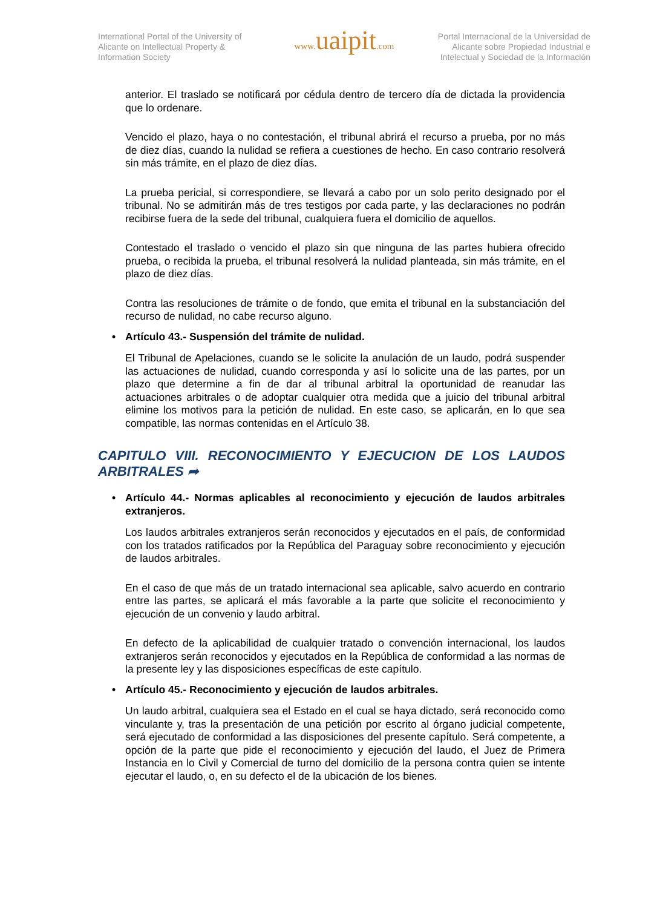International Portal of the University of Alicante on Intellectual Property & Information Society
www. uaipit.com
Portal Internacional de la Universidad de Alicante sobre Propiedad Industrial e Intelectual y Sociedad de la Información
anterior. El traslado se notificará por cédula dentro de tercero día de dictada la providencia que lo ordenare.
Vencido el plazo, haya o no contestación, el tribunal abrirá el recurso a prueba, por no más de diez días, cuando la nulidad se refiera a cuestiones de hecho. En caso contrario resolverá sin más trámite, en el plazo de diez días.
La prueba pericial, si correspondiere, se llevará a cabo por un solo perito designado por el tribunal. No se admitirán más de tres testigos por cada parte, y las declaraciones no podrán recibirse fuera de la sede del tribunal, cualquiera fuera el domicilio de aquellos.
Contestado el traslado o vencido el plazo sin que ninguna de las partes hubiera ofrecido prueba, o recibida la prueba, el tribunal resolverá la nulidad planteada, sin más trámite, en el plazo de diez días.
Contra las resoluciones de trámite o de fondo, que emita el tribunal en la substanciación del recurso de nulidad, no cabe recurso alguno.
• Artículo 43.- Suspensión del trámite de nulidad.
El Tribunal de Apelaciones, cuando se le solicite la anulación de un laudo, podrá suspender las actuaciones de nulidad, cuando corresponda y así lo solicite una de las partes, por un plazo que determine a fin de dar al tribunal arbitral la oportunidad de reanudar las actuaciones arbitrales o de adoptar cualquier otra medida que a juicio del tribunal arbitral elimine los motivos para la petición de nulidad. En este caso, se aplicarán, en lo que sea compatible, las normas contenidas en el Artículo 38.
CAPITULO VIII. RECONOCIMIENTO Y EJECUCION DE LOS LAUDOS ARBITRALES ➦
• Artículo 44.- Normas aplicables al reconocimiento y ejecución de laudos arbitrales extranjeros.
Los laudos arbitrales extranjeros serán reconocidos y ejecutados en el país, de conformidad con los tratados ratificados por la República del Paraguay sobre reconocimiento y ejecución de laudos arbitrales.
En el caso de que más de un tratado internacional sea aplicable, salvo acuerdo en contrario entre las partes, se aplicará el más favorable a la parte que solicite el reconocimiento y ejecución de un convenio y laudo arbitral.
En defecto de la aplicabilidad de cualquier tratado o convención internacional, los laudos extranjeros serán reconocidos y ejecutados en la República de conformidad a las normas de la presente ley y las disposiciones específicas de este capítulo.
• Artículo 45.- Reconocimiento y ejecución de laudos arbitrales.
Un laudo arbitral, cualquiera sea el Estado en el cual se haya dictado, será reconocido como vinculante y, tras la presentación de una petición por escrito al órgano judicial competente, será ejecutado de conformidad a las disposiciones del presente capítulo. Será competente, a opción de la parte que pide el reconocimiento y ejecución del laudo, el Juez de Primera Instancia en lo Civil y Comercial de turno del domicilio de la persona contra quien se intente ejecutar el laudo, o, en su defecto el de la ubicación de los bienes.